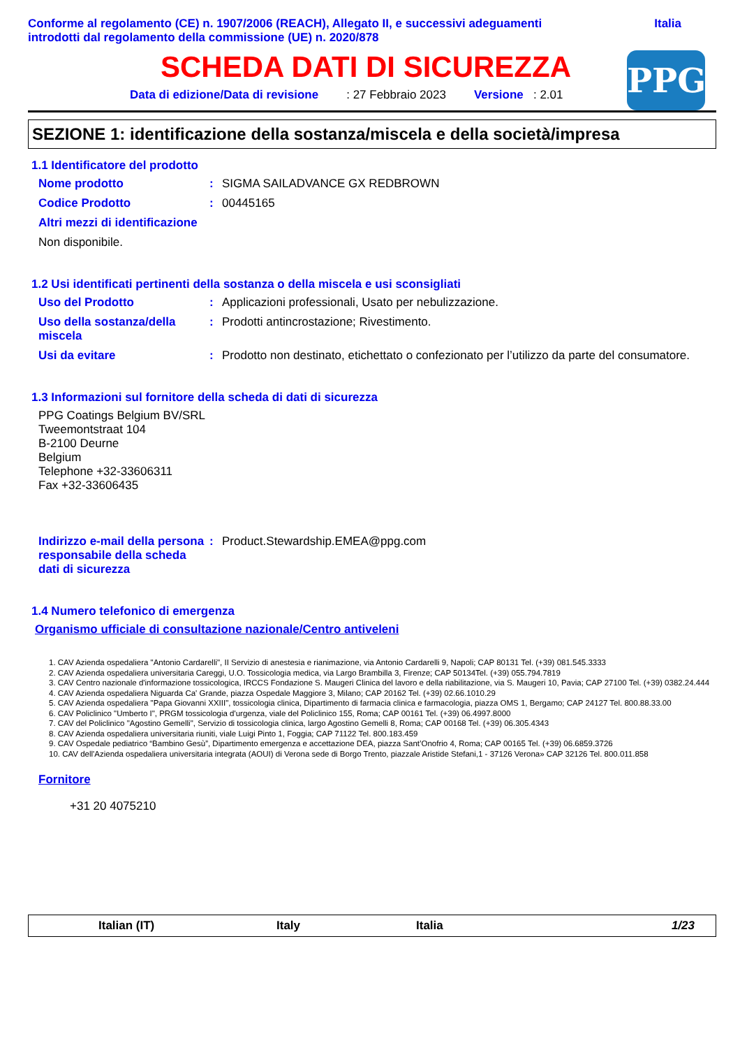Conforme al regolamento (CE) n. 1907/2006 (REACH), Allegato II, e successivi adeguamenti
introdotti dal regolamento della commissione (UE) n. 2020/878
Italia
SCHEDA DATI DI SICUREZZA
Data di edizione/Data di revisione: 27 Febbraio 2023 Versione : 2.01
PPG
SEZIONE 1: identificazione della sostanza/miscela e della società/impresa
1.1 Identificatore del prodotto
Nome prodotto : SIGMA SAILADVANCE GX REDBROWN
Codice Prodotto : 00445165
Altri mezzi di identificazione
Non disponibile.
1.2 Usi identificati pertinenti della sostanza o della miscela e usi sconsigliati
Uso del Prodotto : Applicazioni professionali, Usato per nebulizzazione.
Uso della sostanza/della miscela
: Prodotti antincrostazione; Rivestimento.
Usi da evitare : Prodotto non destinato, etichettato o confezionato per l’utilizzo da parte del consumatore.
1.3 Informazioni sul fornitore della scheda di dati di sicurezza
PPG Coatings Belgium BV/SRL
Tweemontstraat 104
B-2100 Deurne
Belgium
Telephone +32-33606311
Fax +32-33606435
Indirizzo e-mail della persona responsabile della scheda dati di sicurezza
: Product.Stewardship.EMEA@ppg.com
1.4 Numero telefonico di emergenza
Organismo ufficiale di consultazione nazionale/Centro antiveleni
1. CAV Azienda ospedaliera "Antonio Cardarelli", II Servizio di anestesia e rianimazione, via Antonio Cardarelli 9, Napoli; CAP 80131 Tel. (+39) 081.545.3333
2. CAV Azienda ospedaliera universitaria Careggi, U.O. Tossicologia medica, via Largo Brambilla 3, Firenze; CAP 50134Tel. (+39) 055.794.7819
3. CAV Centro nazionale d'informazione tossicologica, IRCCS Fondazione S. Maugeri Clinica del lavoro e della riabilitazione, via S. Maugeri 10, Pavia; CAP 27100 Tel. (+39) 0382.24.444
4. CAV Azienda ospedaliera Niguarda Ca' Grande, piazza Ospedale Maggiore 3, Milano; CAP 20162 Tel. (+39) 02.66.1010.29
5. CAV Azienda ospedaliera "Papa Giovanni XXIII", tossicologia clinica, Dipartimento di farmacia clinica e farmacologia, piazza OMS 1, Bergamo; CAP 24127 Tel. 800.88.33.00
6. CAV Policlinico "Umberto I", PRGM tossicologia d'urgenza, viale del Policlinico 155, Roma; CAP 00161 Tel. (+39) 06.4997.8000
7. CAV del Policlinico "Agostino Gemelli", Servizio di tossicologia clinica, largo Agostino Gemelli 8, Roma; CAP 00168 Tel. (+39) 06.305.4343
8. CAV Azienda ospedaliera universitaria riuniti, viale Luigi Pinto 1, Foggia; CAP 71122 Tel. 800.183.459
9. CAV Ospedale pediatrico “Bambino Gesù”, Dipartimento emergenza e accettazione DEA, piazza Sant’Onofrio 4, Roma; CAP 00165 Tel. (+39) 06.6859.3726
10. CAV dell'Azienda ospedaliera universitaria integrata (AOUI) di Verona sede di Borgo Trento, piazzale Aristide Stefani,1 - 37126 Verona» CAP 32126 Tel. 800.011.858
Fornitore
+31 20 4075210
Italian (IT) Italy Italia 1/23